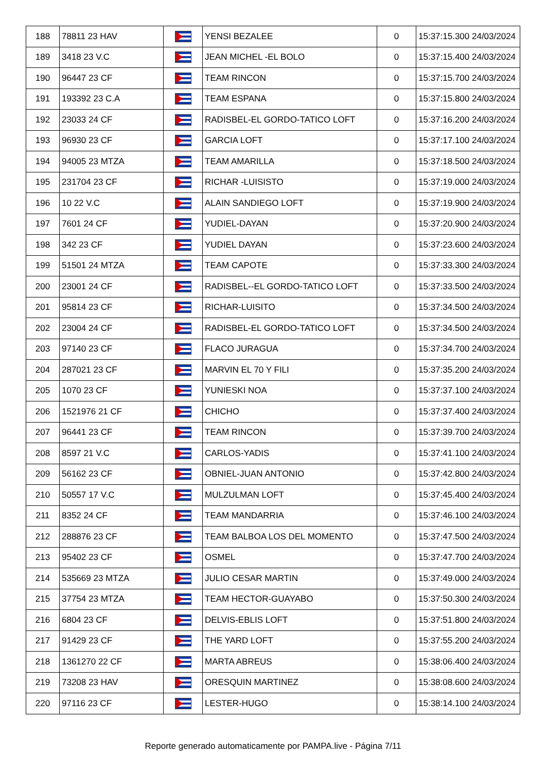| 188 | 78811 23 HAV | | YENSI BEZALEE | 0 | 15:37:15.300 24/03/2024 |
| 189 | 3418 23 V.C | | JEAN MICHEL -EL BOLO | 0 | 15:37:15.400 24/03/2024 |
| 190 | 96447 23 CF | | TEAM RINCON | 0 | 15:37:15.700 24/03/2024 |
| 191 | 193392 23 C.A | | TEAM ESPANA | 0 | 15:37:15.800 24/03/2024 |
| 192 | 23033 24 CF | | RADISBEL-EL GORDO-TATICO LOFT | 0 | 15:37:16.200 24/03/2024 |
| 193 | 96930 23 CF | | GARCIA LOFT | 0 | 15:37:17.100 24/03/2024 |
| 194 | 94005 23 MTZA | | TEAM AMARILLA | 0 | 15:37:18.500 24/03/2024 |
| 195 | 231704 23 CF | | RICHAR -LUISISTO | 0 | 15:37:19.000 24/03/2024 |
| 196 | 10 22 V.C | | ALAIN SANDIEGO LOFT | 0 | 15:37:19.900 24/03/2024 |
| 197 | 7601 24 CF | | YUDIEL-DAYAN | 0 | 15:37:20.900 24/03/2024 |
| 198 | 342 23 CF | | YUDIEL DAYAN | 0 | 15:37:23.600 24/03/2024 |
| 199 | 51501 24 MTZA | | TEAM CAPOTE | 0 | 15:37:33.300 24/03/2024 |
| 200 | 23001 24 CF | | RADISBEL--EL GORDO-TATICO LOFT | 0 | 15:37:33.500 24/03/2024 |
| 201 | 95814 23 CF | | RICHAR-LUISITO | 0 | 15:37:34.500 24/03/2024 |
| 202 | 23004 24 CF | | RADISBEL-EL GORDO-TATICO LOFT | 0 | 15:37:34.500 24/03/2024 |
| 203 | 97140 23 CF | | FLACO JURAGUA | 0 | 15:37:34.700 24/03/2024 |
| 204 | 287021 23 CF | | MARVIN EL 70 Y FILI | 0 | 15:37:35.200 24/03/2024 |
| 205 | 1070 23 CF | | YUNIESKI NOA | 0 | 15:37:37.100 24/03/2024 |
| 206 | 1521976 21 CF | | CHICHO | 0 | 15:37:37.400 24/03/2024 |
| 207 | 96441 23 CF | | TEAM RINCON | 0 | 15:37:39.700 24/03/2024 |
| 208 | 8597 21 V.C | | CARLOS-YADIS | 0 | 15:37:41.100 24/03/2024 |
| 209 | 56162 23 CF | | OBNIEL-JUAN ANTONIO | 0 | 15:37:42.800 24/03/2024 |
| 210 | 50557 17 V.C | | MULZULMAN LOFT | 0 | 15:37:45.400 24/03/2024 |
| 211 | 8352 24 CF | | TEAM MANDARRIA | 0 | 15:37:46.100 24/03/2024 |
| 212 | 288876 23 CF | | TEAM BALBOA LOS DEL MOMENTO | 0 | 15:37:47.500 24/03/2024 |
| 213 | 95402 23 CF | | OSMEL | 0 | 15:37:47.700 24/03/2024 |
| 214 | 535669 23 MTZA | | JULIO CESAR MARTIN | 0 | 15:37:49.000 24/03/2024 |
| 215 | 37754 23 MTZA | | TEAM HECTOR-GUAYABO | 0 | 15:37:50.300 24/03/2024 |
| 216 | 6804 23 CF | | DELVIS-EBLIS LOFT | 0 | 15:37:51.800 24/03/2024 |
| 217 | 91429 23 CF | | THE YARD LOFT | 0 | 15:37:55.200 24/03/2024 |
| 218 | 1361270 22 CF | | MARTA ABREUS | 0 | 15:38:06.400 24/03/2024 |
| 219 | 73208 23 HAV | | ORESQUIN MARTINEZ | 0 | 15:38:08.600 24/03/2024 |
| 220 | 97116 23 CF | | LESTER-HUGO | 0 | 15:38:14.100 24/03/2024 |
Reporte generado automaticamente por PAMPA.live - Página 7/11